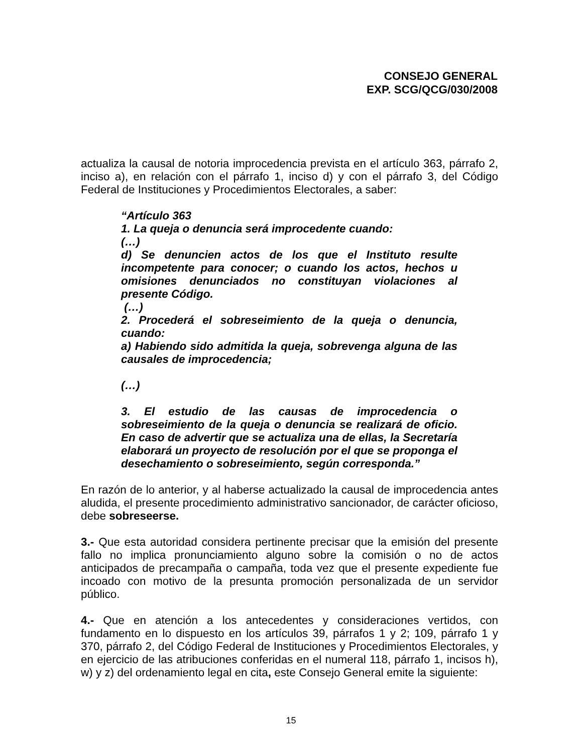CONSEJO GENERAL
EXP. SCG/QCG/030/2008
actualiza la causal de notoria improcedencia prevista en el artículo 363, párrafo 2, inciso a), en relación con el párrafo 1, inciso d) y con el párrafo 3, del Código Federal de Instituciones y Procedimientos Electorales, a saber:
“Artículo 363
1. La queja o denuncia será improcedente cuando:
(…)
d) Se denuncien actos de los que el Instituto resulte incompetente para conocer; o cuando los actos, hechos u omisiones denunciados no constituyan violaciones al presente Código.
(…)
2. Procederá el sobreseimiento de la queja o denuncia, cuando:
a) Habiendo sido admitida la queja, sobrevenga alguna de las causales de improcedencia;
(…)
3. El estudio de las causas de improcedencia o sobreseimiento de la queja o denuncia se realizará de oficio. En caso de advertir que se actualiza una de ellas, la Secretaría elaborará un proyecto de resolución por el que se proponga el desechamiento o sobreseimiento, según corresponda.”
En razón de lo anterior, y al haberse actualizado la causal de improcedencia antes aludida, el presente procedimiento administrativo sancionador, de carácter oficioso, debe sobreseerse.
3.- Que esta autoridad considera pertinente precisar que la emisión del presente fallo no implica pronunciamiento alguno sobre la comisión o no de actos anticipados de precampaña o campaña, toda vez que el presente expediente fue incoado con motivo de la presunta promoción personalizada de un servidor público.
4.- Que en atención a los antecedentes y consideraciones vertidos, con fundamento en lo dispuesto en los artículos 39, párrafos 1 y 2; 109, párrafo 1 y 370, párrafo 2, del Código Federal de Instituciones y Procedimientos Electorales, y en ejercicio de las atribuciones conferidas en el numeral 118, párrafo 1, incisos h), w) y z) del ordenamiento legal en cita, este Consejo General emite la siguiente:
15